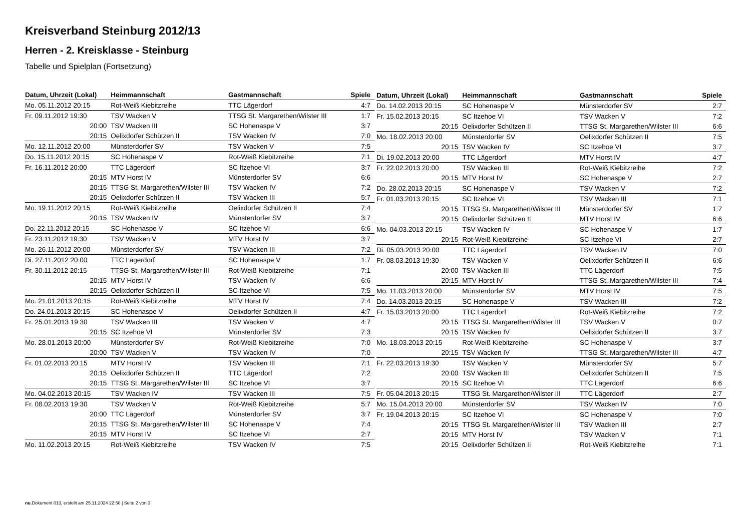Kreisverband Steinburg 2012/13
Herren - 2. Kreisklasse - Steinburg
Tabelle und Spielplan (Fortsetzung)
| Datum, Uhrzeit (Lokal) | Heimmannschaft | Gastmannschaft | Spiele |
| --- | --- | --- | --- |
| Mo. 05.11.2012 20:15 | Rot-Weiß Kiebitzreihe | TTC Lägerdorf | 4:7 |
| Fr. 09.11.2012 19:30 | TSV Wacken V | TTSG St. Margarethen/Wilster III | 1:7 |
| 20:00 | TSV Wacken III | SC Hohenaspe V | 3:7 |
| 20:15 | Oelixdorfer Schützen II | TSV Wacken IV | 7:0 |
| Mo. 12.11.2012 20:00 | Münsterdorfer SV | TSV Wacken V | 7:5 |
| Do. 15.11.2012 20:15 | SC Hohenaspe V | Rot-Weiß Kiebitzreihe | 7:1 |
| Fr. 16.11.2012 20:00 | TTC Lägerdorf | SC Itzehoe VI | 3:7 |
| 20:15 | MTV Horst IV | Münsterdorfer SV | 6:6 |
| 20:15 | TTSG St. Margarethen/Wilster III | TSV Wacken IV | 7:2 |
| 20:15 | Oelixdorfer Schützen II | TSV Wacken III | 5:7 |
| Mo. 19.11.2012 20:15 | Rot-Weiß Kiebitzreihe | Oelixdorfer Schützen II | 7:4 |
| 20:15 | TSV Wacken IV | Münsterdorfer SV | 3:7 |
| Do. 22.11.2012 20:15 | SC Hohenaspe V | SC Itzehoe VI | 6:6 |
| Fr. 23.11.2012 19:30 | TSV Wacken V | MTV Horst IV | 3:7 |
| Mo. 26.11.2012 20:00 | Münsterdorfer SV | TSV Wacken III | 7:2 |
| Di. 27.11.2012 20:00 | TTC Lägerdorf | SC Hohenaspe V | 1:7 |
| Fr. 30.11.2012 20:15 | TTSG St. Margarethen/Wilster III | Rot-Weiß Kiebitzreihe | 7:1 |
| 20:15 | MTV Horst IV | TSV Wacken IV | 6:6 |
| 20:15 | Oelixdorfer Schützen II | SC Itzehoe VI | 7:5 |
| Mo. 21.01.2013 20:15 | Rot-Weiß Kiebitzreihe | MTV Horst IV | 7:4 |
| Do. 24.01.2013 20:15 | SC Hohenaspe V | Oelixdorfer Schützen II | 4:7 |
| Fr. 25.01.2013 19:30 | TSV Wacken III | TSV Wacken V | 4:7 |
| 20:15 | SC Itzehoe VI | Münsterdorfer SV | 7:3 |
| Mo. 28.01.2013 20:00 | Münsterdorfer SV | Rot-Weiß Kiebitzreihe | 7:0 |
| 20:00 | TSV Wacken V | TSV Wacken IV | 7:0 |
| Fr. 01.02.2013 20:15 | MTV Horst IV | TSV Wacken III | 7:1 |
| 20:15 | Oelixdorfer Schützen II | TTC Lägerdorf | 7:2 |
| 20:15 | TTSG St. Margarethen/Wilster III | SC Itzehoe VI | 3:7 |
| Mo. 04.02.2013 20:15 | TSV Wacken IV | TSV Wacken III | 7:5 |
| Fr. 08.02.2013 19:30 | TSV Wacken V | Rot-Weiß Kiebitzreihe | 5:7 |
| 20:00 | TTC Lägerdorf | Münsterdorfer SV | 3:7 |
| 20:15 | TTSG St. Margarethen/Wilster III | SC Hohenaspe V | 7:4 |
| 20:15 | MTV Horst IV | SC Itzehoe VI | 2:7 |
| Mo. 11.02.2013 20:15 | Rot-Weiß Kiebitzreihe | TSV Wacken IV | 7:5 |
| Datum, Uhrzeit (Lokal) | Heimmannschaft | Gastmannschaft | Spiele |
| --- | --- | --- | --- |
| Do. 14.02.2013 20:15 | SC Hohenaspe V | Münsterdorfer SV | 2:7 |
| Fr. 15.02.2013 20:15 | SC Itzehoe VI | TSV Wacken V | 7:2 |
| 20:15 | Oelixdorfer Schützen II | TTSG St. Margarethen/Wilster III | 6:6 |
| Mo. 18.02.2013 20:00 | Münsterdorfer SV | Oelixdorfer Schützen II | 7:5 |
| 20:15 | TSV Wacken IV | SC Itzehoe VI | 3:7 |
| Di. 19.02.2013 20:00 | TTC Lägerdorf | MTV Horst IV | 4:7 |
| Fr. 22.02.2013 20:00 | TSV Wacken III | Rot-Weiß Kiebitzreihe | 7:2 |
| 20:15 | MTV Horst IV | SC Hohenaspe V | 2:7 |
| Do. 28.02.2013 20:15 | SC Hohenaspe V | TSV Wacken V | 7:2 |
| Fr. 01.03.2013 20:15 | SC Itzehoe VI | TSV Wacken III | 7:1 |
| 20:15 | TTSG St. Margarethen/Wilster III | Münsterdorfer SV | 1:7 |
| 20:15 | Oelixdorfer Schützen II | MTV Horst IV | 6:6 |
| Mo. 04.03.2013 20:15 | TSV Wacken IV | SC Hohenaspe V | 1:7 |
| 20:15 | Rot-Weiß Kiebitzreihe | SC Itzehoe VI | 2:7 |
| Di. 05.03.2013 20:00 | TTC Lägerdorf | TSV Wacken IV | 7:0 |
| Fr. 08.03.2013 19:30 | TSV Wacken V | Oelixdorfer Schützen II | 6:6 |
| 20:00 | TSV Wacken III | TTC Lägerdorf | 7:5 |
| 20:15 | MTV Horst IV | TTSG St. Margarethen/Wilster III | 7:4 |
| Mo. 11.03.2013 20:00 | Münsterdorfer SV | MTV Horst IV | 7:5 |
| Do. 14.03.2013 20:15 | SC Hohenaspe V | TSV Wacken III | 7:2 |
| Fr. 15.03.2013 20:00 | TTC Lägerdorf | Rot-Weiß Kiebitzreihe | 7:2 |
| 20:15 | TTSG St. Margarethen/Wilster III | TSV Wacken V | 0:7 |
| 20:15 | TSV Wacken IV | Oelixdorfer Schützen II | 3:7 |
| Mo. 18.03.2013 20:15 | Rot-Weiß Kiebitzreihe | SC Hohenaspe V | 3:7 |
| 20:15 | TSV Wacken IV | TTSG St. Margarethen/Wilster III | 4:7 |
| Fr. 22.03.2013 19:30 | TSV Wacken V | Münsterdorfer SV | 5:7 |
| 20:00 | TSV Wacken III | Oelixdorfer Schützen II | 7:5 |
| 20:15 | SC Itzehoe VI | TTC Lägerdorf | 6:6 |
| Fr. 05.04.2013 20:15 | TTSG St. Margarethen/Wilster III | TTC Lägerdorf | 2:7 |
| Mo. 15.04.2013 20:00 | Münsterdorfer SV | TSV Wacken IV | 7:0 |
| Fr. 19.04.2013 20:15 | SC Itzehoe VI | SC Hohenaspe V | 7:0 |
| 20:15 | TTSG St. Margarethen/Wilster III | TSV Wacken III | 2:7 |
| 20:15 | MTV Horst IV | TSV Wacken V | 7:1 |
| 20:15 | Oelixdorfer Schützen II | Rot-Weiß Kiebitzreihe | 7:1 |
nu.Dokument 013, erstellt am 25.11.2024 22:50 | Seite 2 von 3